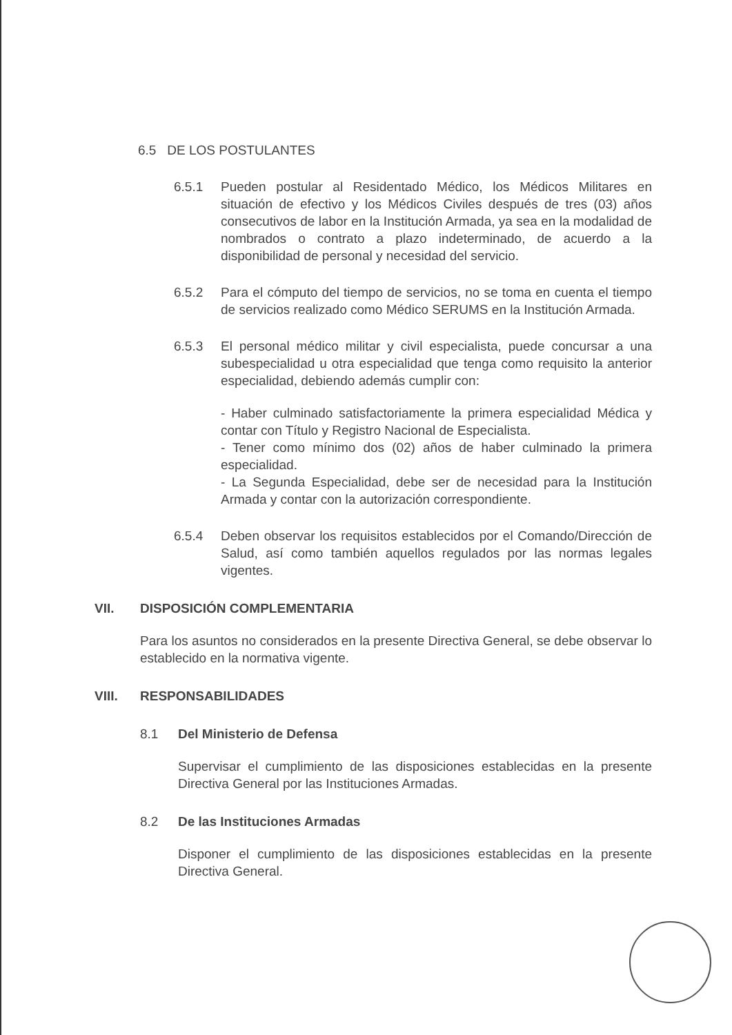6.5 DE LOS POSTULANTES
6.5.1 Pueden postular al Residentado Médico, los Médicos Militares en situación de efectivo y los Médicos Civiles después de tres (03) años consecutivos de labor en la Institución Armada, ya sea en la modalidad de nombrados o contrato a plazo indeterminado, de acuerdo a la disponibilidad de personal y necesidad del servicio.
6.5.2 Para el cómputo del tiempo de servicios, no se toma en cuenta el tiempo de servicios realizado como Médico SERUMS en la Institución Armada.
6.5.3 El personal médico militar y civil especialista, puede concursar a una subespecialidad u otra especialidad que tenga como requisito la anterior especialidad, debiendo además cumplir con:
- Haber culminado satisfactoriamente la primera especialidad Médica y contar con Título y Registro Nacional de Especialista.
- Tener como mínimo dos (02) años de haber culminado la primera especialidad.
- La Segunda Especialidad, debe ser de necesidad para la Institución Armada y contar con la autorización correspondiente.
6.5.4 Deben observar los requisitos establecidos por el Comando/Dirección de Salud, así como también aquellos regulados por las normas legales vigentes.
VII. DISPOSICIÓN COMPLEMENTARIA
Para los asuntos no considerados en la presente Directiva General, se debe observar lo establecido en la normativa vigente.
VIII. RESPONSABILIDADES
8.1 Del Ministerio de Defensa
Supervisar el cumplimiento de las disposiciones establecidas en la presente Directiva General por las Instituciones Armadas.
8.2 De las Instituciones Armadas
Disponer el cumplimiento de las disposiciones establecidas en la presente Directiva General.